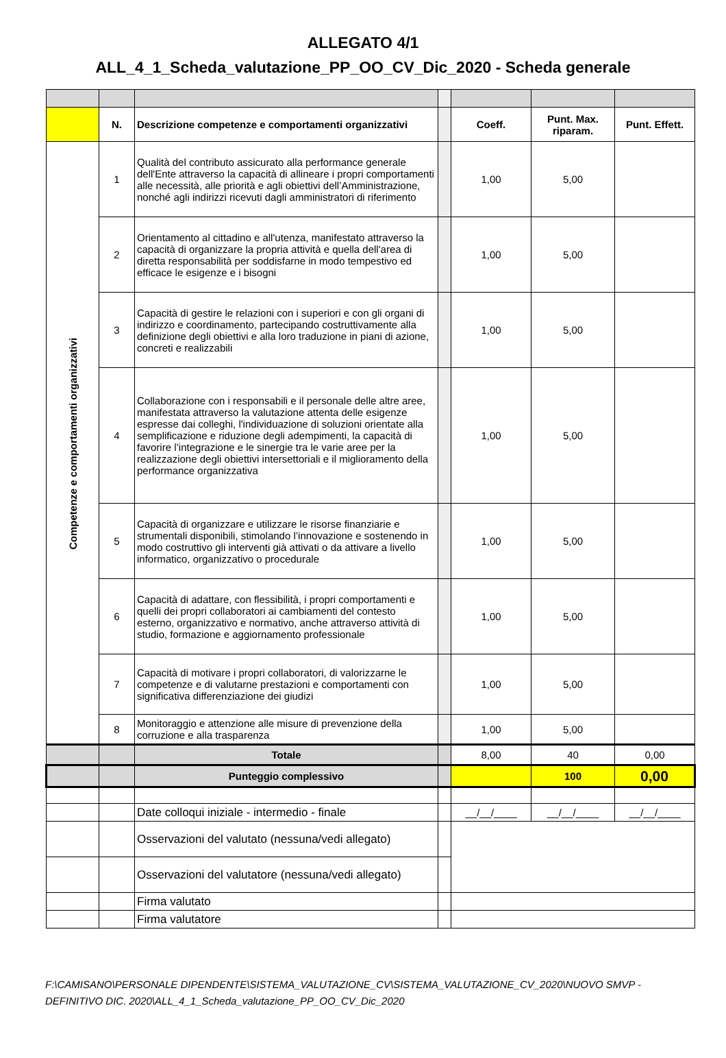ALLEGATO 4/1
ALL_4_1_Scheda_valutazione_PP_OO_CV_Dic_2020 - Scheda generale
| | N. | Descrizione competenze e comportamenti organizzativi | | Coeff. | Punt. Max. riparam. | Punt. Effett. |
| Competenze e comportamenti organizzativi | 1 | Qualità del contributo assicurato alla performance generale dell'Ente attraverso la capacità di allineare i propri comportamenti alle necessità, alle priorità e agli obiettivi dell’Amministrazione, nonché agli indirizzi ricevuti dagli amministratori di riferimento | | 1,00 | 5,00 | |
| | 2 | Orientamento al cittadino e all'utenza, manifestato attraverso la capacità di organizzare la propria attività e quella dell'area di diretta responsabilità per soddisfarne in modo tempestivo ed efficace le esigenze e i bisogni | | 1,00 | 5,00 | |
| | 3 | Capacità di gestire le relazioni con i superiori e con gli organi di indirizzo e coordinamento, partecipando costruttivamente alla definizione degli obiettivi e alla loro traduzione in piani di azione, concreti e realizzabili | | 1,00 | 5,00 | |
| | 4 | Collaborazione con i responsabili e il personale delle altre aree, manifestata attraverso la valutazione attenta delle esigenze espresse dai colleghi, l'individuazione di soluzioni orientate alla semplificazione e riduzione degli adempimenti, la capacità di favorire l’integrazione e le sinergie tra le varie aree per la realizzazione degli obiettivi intersettoriali e il miglioramento della performance organizzativa | | 1,00 | 5,00 | |
| | 5 | Capacità di organizzare e utilizzare le risorse finanziarie e strumentali disponibili, stimolando l’innovazione e sostenendo in modo costruttivo gli interventi già attivati o da attivare a livello informatico, organizzativo o procedurale | | 1,00 | 5,00 | |
| | 6 | Capacità di adattare, con flessibilità, i propri comportamenti e quelli dei propri collaboratori ai cambiamenti del contesto esterno, organizzativo e normativo, anche attraverso attività di studio, formazione e aggiornamento professionale | | 1,00 | 5,00 | |
| | 7 | Capacità di motivare i propri collaboratori, di valorizzarne le competenze e di valutarne prestazioni e comportamenti con significativa differenziazione dei giudizi | | 1,00 | 5,00 | |
| | 8 | Monitoraggio e attenzione alle misure di prevenzione della corruzione e alla trasparenza | | 1,00 | 5,00 | |
| | | Totale | | 8,00 | 40 | 0,00 |
| | | Punteggio complessivo | | | 100 | 0,00 |
| | | Date colloqui iniziale - intermedio - finale | | __/__/____ | __/__/____ | __/__/____ |
| | | Osservazioni del valutato (nessuna/vedi allegato) | | | | |
| | | Osservazioni del valutatore (nessuna/vedi allegato) | | | | |
| | | Firma valutato | | | | |
| | | Firma valutatore | | | | |
F:\CAMISANO\PERSONALE DIPENDENTE\SISTEMA_VALUTAZIONE_CV\SISTEMA_VALUTAZIONE_CV_2020\NUOVO SMVP - DEFINITIVO DIC. 2020\ALL_4_1_Scheda_valutazione_PP_OO_CV_Dic_2020